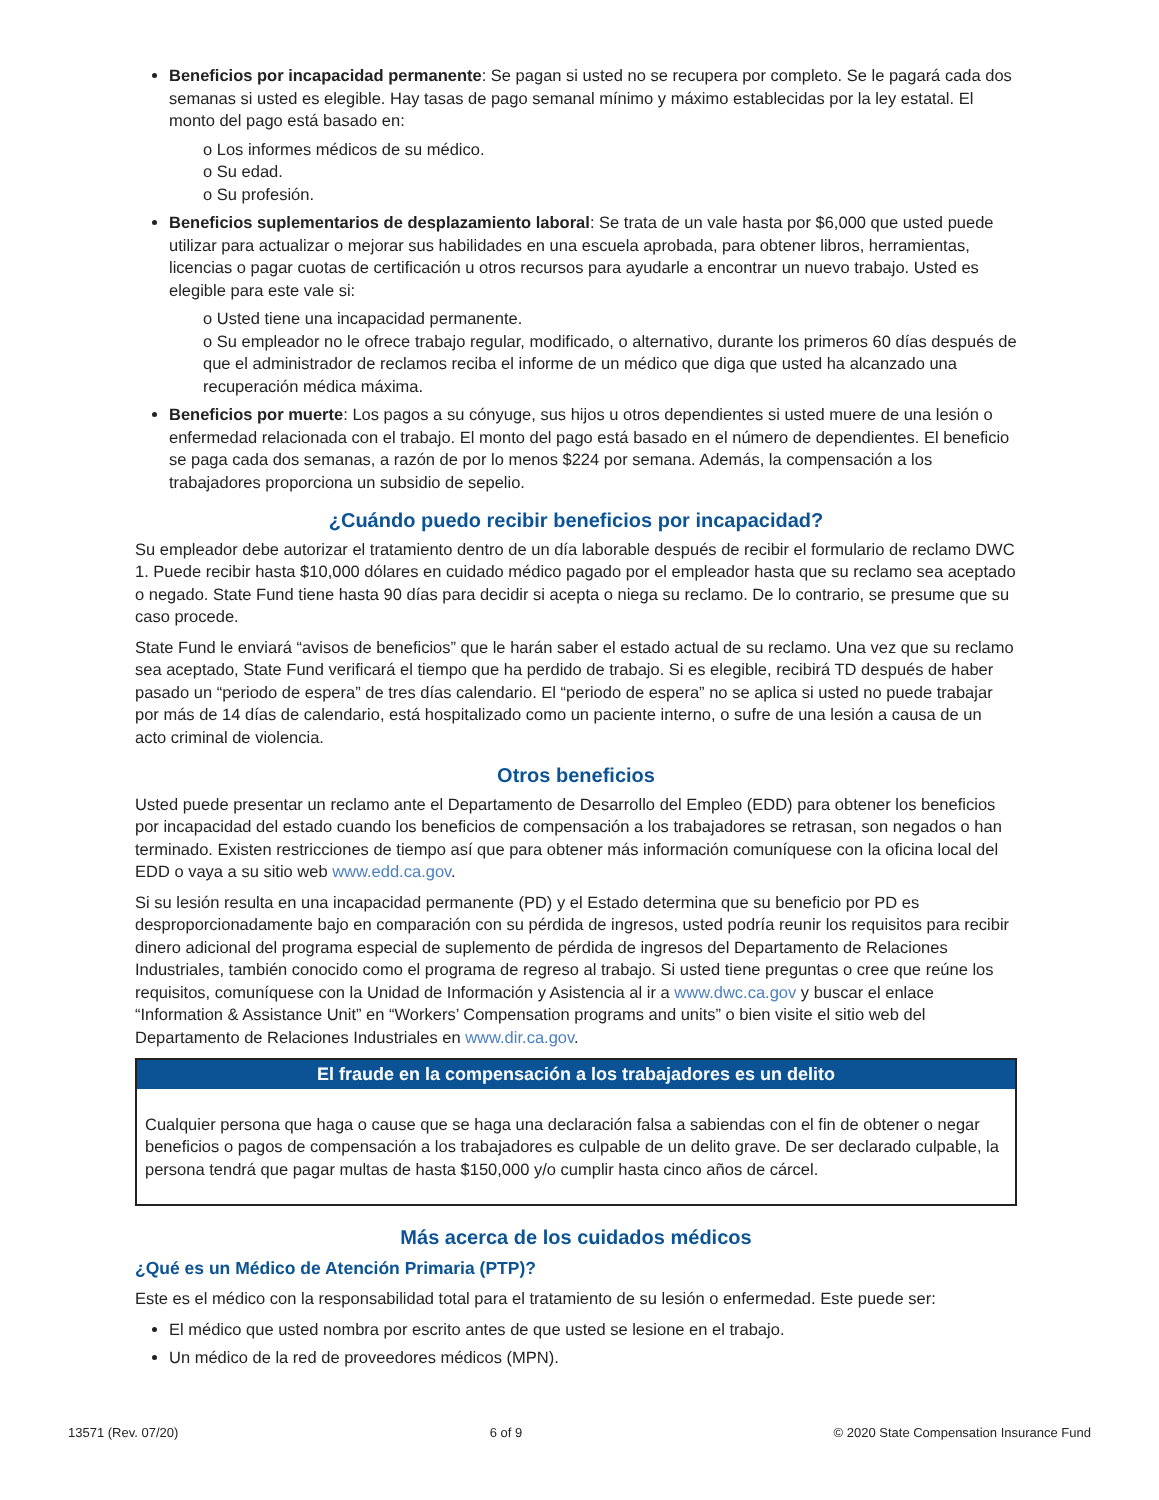Beneficios por incapacidad permanente: Se pagan si usted no se recupera por completo. Se le pagará cada dos semanas si usted es elegible. Hay tasas de pago semanal mínimo y máximo establecidas por la ley estatal. El monto del pago está basado en:
o Los informes médicos de su médico.
o Su edad.
o Su profesión.
Beneficios suplementarios de desplazamiento laboral: Se trata de un vale hasta por $6,000 que usted puede utilizar para actualizar o mejorar sus habilidades en una escuela aprobada, para obtener libros, herramientas, licencias o pagar cuotas de certificación u otros recursos para ayudarle a encontrar un nuevo trabajo. Usted es elegible para este vale si:
o Usted tiene una incapacidad permanente.
o Su empleador no le ofrece trabajo regular, modificado, o alternativo, durante los primeros 60 días después de que el administrador de reclamos reciba el informe de un médico que diga que usted ha alcanzado una recuperación médica máxima.
Beneficios por muerte: Los pagos a su cónyuge, sus hijos u otros dependientes si usted muere de una lesión o enfermedad relacionada con el trabajo. El monto del pago está basado en el número de dependientes. El beneficio se paga cada dos semanas, a razón de por lo menos $224 por semana. Además, la compensación a los trabajadores proporciona un subsidio de sepelio.
¿Cuándo puedo recibir beneficios por incapacidad?
Su empleador debe autorizar el tratamiento dentro de un día laborable después de recibir el formulario de reclamo DWC 1. Puede recibir hasta $10,000 dólares en cuidado médico pagado por el empleador hasta que su reclamo sea aceptado o negado. State Fund tiene hasta 90 días para decidir si acepta o niega su reclamo. De lo contrario, se presume que su caso procede.
State Fund le enviará “avisos de beneficios” que le harán saber el estado actual de su reclamo. Una vez que su reclamo sea aceptado, State Fund verificará el tiempo que ha perdido de trabajo. Si es elegible, recibirá TD después de haber pasado un “periodo de espera” de tres días calendario. El “periodo de espera” no se aplica si usted no puede trabajar por más de 14 días de calendario, está hospitalizado como un paciente interno, o sufre de una lesión a causa de un acto criminal de violencia.
Otros beneficios
Usted puede presentar un reclamo ante el Departamento de Desarrollo del Empleo (EDD) para obtener los beneficios por incapacidad del estado cuando los beneficios de compensación a los trabajadores se retrasan, son negados o han terminado. Existen restricciones de tiempo así que para obtener más información comuníquese con la oficina local del EDD o vaya a su sitio web www.edd.ca.gov.
Si su lesión resulta en una incapacidad permanente (PD) y el Estado determina que su beneficio por PD es desproporcionadamente bajo en comparación con su pérdida de ingresos, usted podría reunir los requisitos para recibir dinero adicional del programa especial de suplemento de pérdida de ingresos del Departamento de Relaciones Industriales, también conocido como el programa de regreso al trabajo. Si usted tiene preguntas o cree que reúne los requisitos, comuníquese con la Unidad de Información y Asistencia al ir a www.dwc.ca.gov y buscar el enlace “Information & Assistance Unit” en “Workers’ Compensation programs and units” o bien visite el sitio web del Departamento de Relaciones Industriales en www.dir.ca.gov.
El fraude en la compensación a los trabajadores es un delito
Cualquier persona que haga o cause que se haga una declaración falsa a sabiendas con el fin de obtener o negar beneficios o pagos de compensación a los trabajadores es culpable de un delito grave. De ser declarado culpable, la persona tendrá que pagar multas de hasta $150,000 y/o cumplir hasta cinco años de cárcel.
Más acerca de los cuidados médicos
¿Qué es un Médico de Atención Primaria (PTP)?
Este es el médico con la responsabilidad total para el tratamiento de su lesión o enfermedad. Este puede ser:
El médico que usted nombra por escrito antes de que usted se lesione en el trabajo.
Un médico de la red de proveedores médicos (MPN).
13571 (Rev. 07/20) 6 of 9 © 2020 State Compensation Insurance Fund